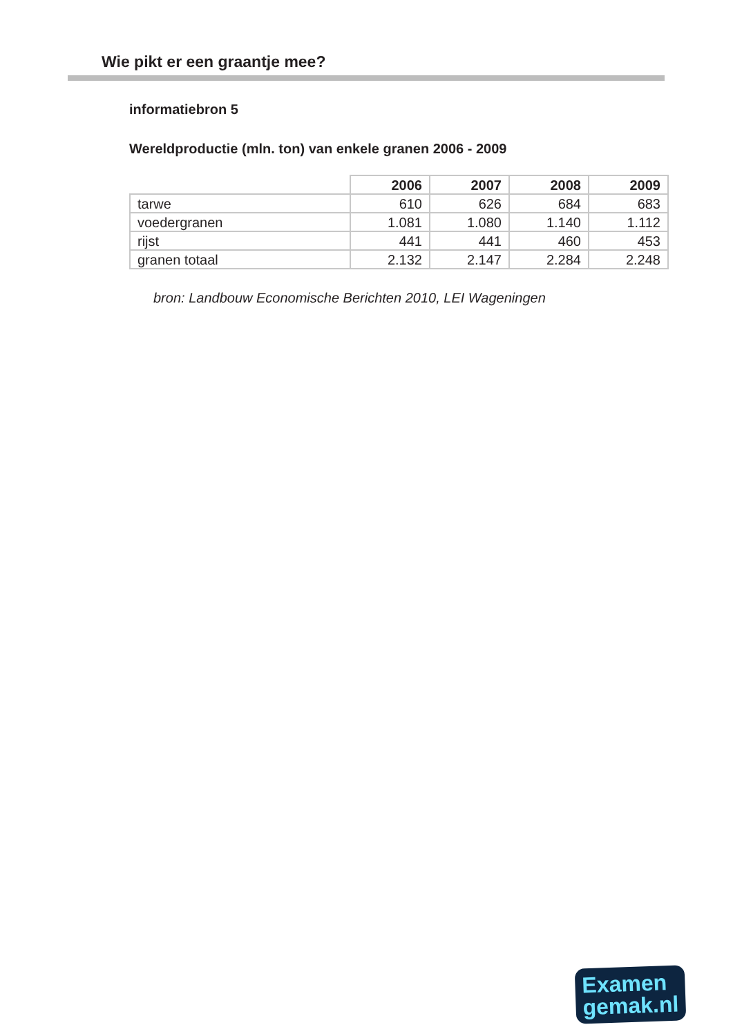Wie pikt er een graantje mee?
informatiebron 5
Wereldproductie (mln. ton) van enkele granen 2006 - 2009
| | 2006 | 2007 | 2008 | 2009 |
| --- | --- | --- | --- | --- |
| tarwe | 610 | 626 | 684 | 683 |
| voedergranen | 1.081 | 1.080 | 1.140 | 1.112 |
| rijst | 441 | 441 | 460 | 453 |
| granen totaal | 2.132 | 2.147 | 2.284 | 2.248 |
bron: Landbouw Economische Berichten 2010, LEI Wageningen
Examen
gemak.nl